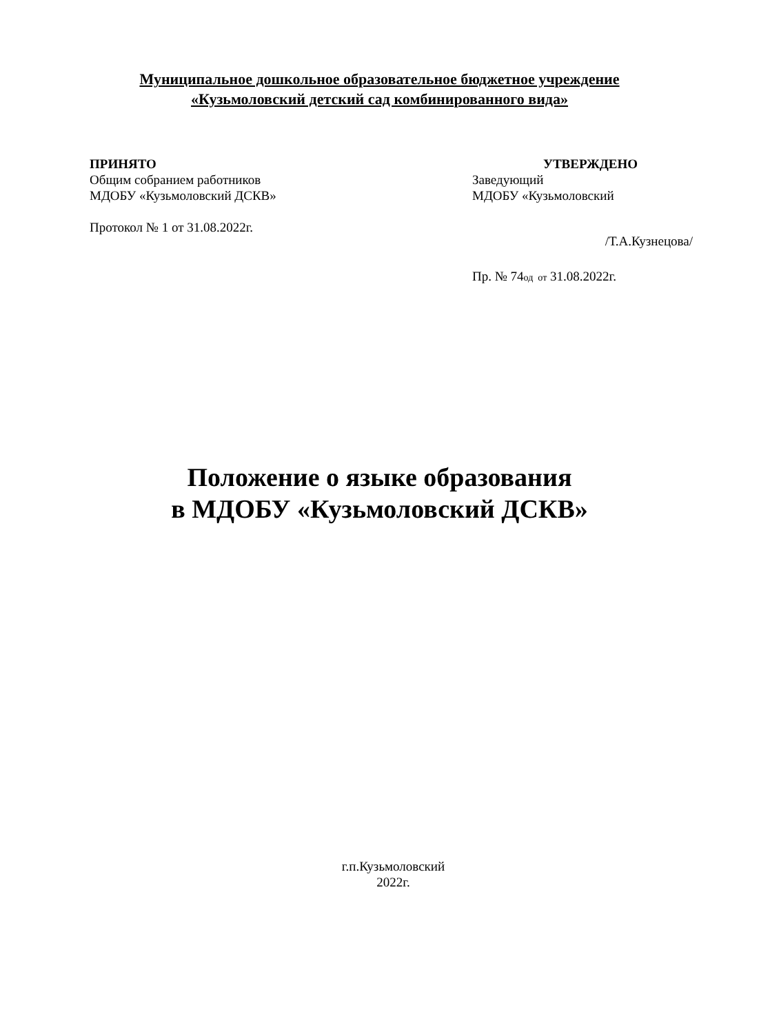Муниципальное дошкольное образовательное бюджетное учреждение
«Кузьмоловский детский сад комбинированного вида»
ПРИНЯТО
Общим собранием работников
МДОБУ «Кузьмоловский ДСКВ»
Протокол № 1 от 31.08.2022г.
УТВЕРЖДЕНО
Заведующий
МДОБУ «Кузьмоловский
/Т.А.Кузнецова/
Пр. № 74од от 31.08.2022г.
Положение о языке образования
в МДОБУ «Кузьмоловский ДСКВ»
г.п.Кузьмоловский
2022г.